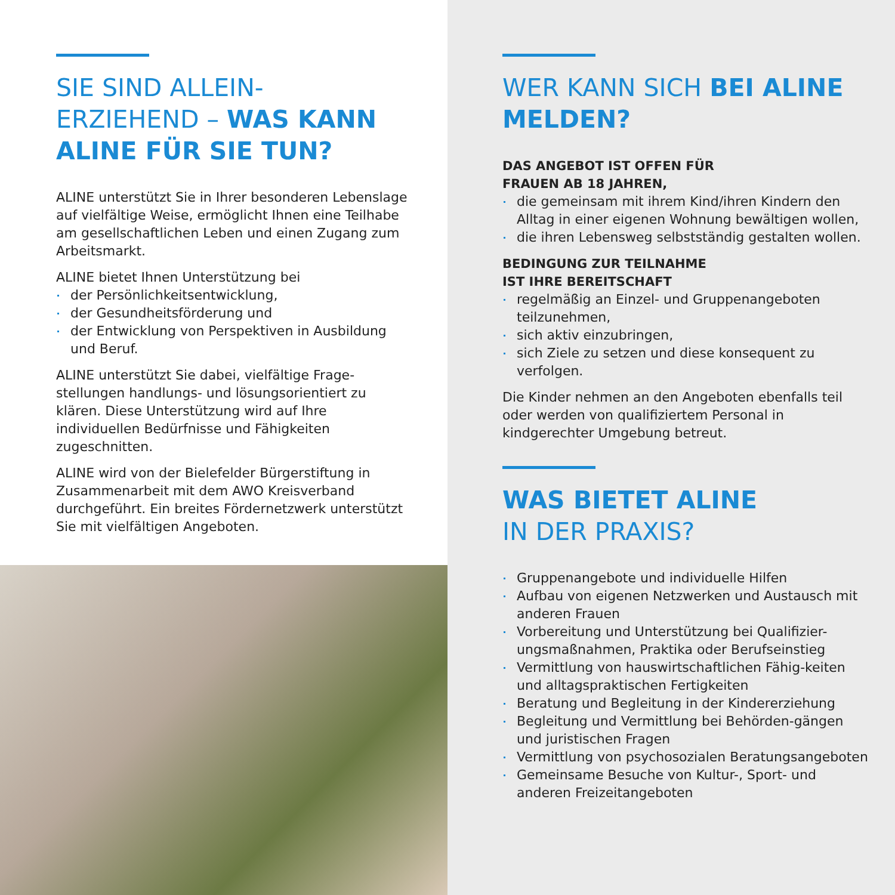SIE SIND ALLEIN-
ERZIEHEND – WAS KANN ALINE FÜR SIE TUN?
ALINE unterstützt Sie in Ihrer besonderen Lebenslage auf vielfältige Weise, ermöglicht Ihnen eine Teilhabe am gesellschaftlichen Leben und einen Zugang zum Arbeitsmarkt.
ALINE bietet Ihnen Unterstützung bei
der Persönlichkeitsentwicklung,
der Gesundheitsförderung und
der Entwicklung von Perspektiven in Ausbildung und Beruf.
ALINE unterstützt Sie dabei, vielfältige Frage-stellungen handlungs- und lösungsorientiert zu klären. Diese Unterstützung wird auf Ihre individuellen Bedürfnisse und Fähigkeiten zugeschnitten.
ALINE wird von der Bielefelder Bürgerstiftung in Zusammenarbeit mit dem AWO Kreisverband durchgeführt. Ein breites Fördernetzwerk unterstützt Sie mit vielfältigen Angeboten.
WER KANN SICH BEI ALINE MELDEN?
DAS ANGEBOT IST OFFEN FÜR
FRAUEN AB 18 JAHREN,
die gemeinsam mit ihrem Kind/ihren Kindern den Alltag in einer eigenen Wohnung bewältigen wollen,
die ihren Lebensweg selbstständig gestalten wollen.
BEDINGUNG ZUR TEILNAHME
IST IHRE BEREITSCHAFT
regelmäßig an Einzel- und Gruppenangeboten teilzunehmen,
sich aktiv einzubringen,
sich Ziele zu setzen und diese konsequent zu verfolgen.
Die Kinder nehmen an den Angeboten ebenfalls teil oder werden von qualifiziertem Personal in kindgerechter Umgebung betreut.
WAS BIETET ALINE
IN DER PRAXIS?
Gruppenangebote und individuelle Hilfen
Aufbau von eigenen Netzwerken und Austausch mit anderen Frauen
Vorbereitung und Unterstützung bei Qualifizier-ungsmaßnahmen, Praktika oder Berufseinstieg
Vermittlung von hauswirtschaftlichen Fähig-keiten und alltagspraktischen Fertigkeiten
Beratung und Begleitung in der Kindererziehung
Begleitung und Vermittlung bei Behörden-gängen und juristischen Fragen
Vermittlung von psychosozialen Beratungsangeboten
Gemeinsame Besuche von Kultur-, Sport- und anderen Freizeitangeboten